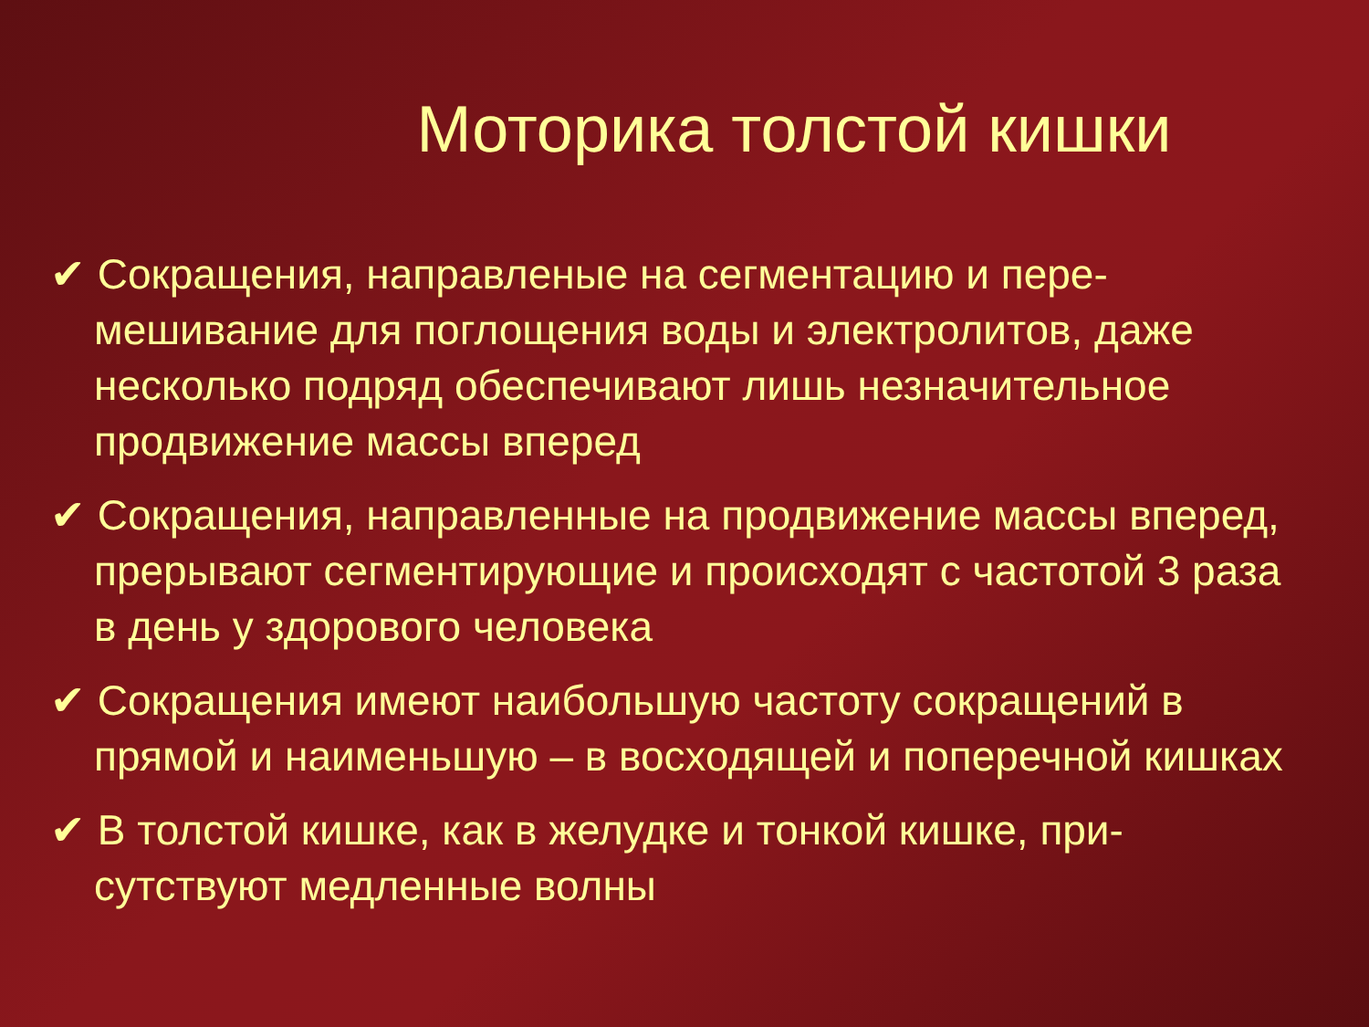Моторика толстой кишки
✔ Сокращения, направленые на сегментацию и пере-мешивание для поглощения воды и электролитов, даже несколько подряд обеспечивают лишь незначительное продвижение массы вперед
✔ Сокращения, направленные на продвижение массы вперед, прерывают сегментирующие и происходят с частотой 3 раза в день у здорового человека
✔ Сокращения имеют наибольшую частоту сокращений в прямой и наименьшую – в восходящей и поперечной кишках
✔ В толстой кишке, как в желудке и тонкой кишке, при-сутствуют медленные волны